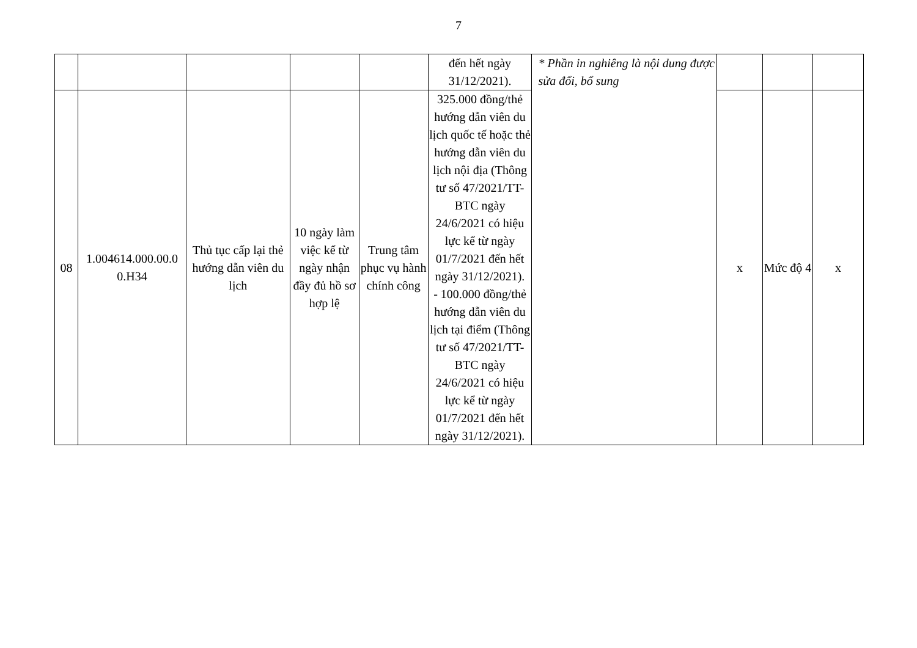7
| | | | | | đến hết ngày 31/12/2021). | * Phần in nghiêng là nội dung được sửa đổi, bổ sung | | | |
| 08 | 1.004614.000.00.0 0.H34 | Thủ tục cấp lại thẻ hướng dẫn viên du lịch | 10 ngày làm việc kể từ ngày nhận đầy đủ hồ sơ hợp lệ | Trung tâm phục vụ hành chính công | 325.000 đồng/thẻ hướng dẫn viên du lịch quốc tế hoặc thẻ hướng dẫn viên du lịch nội địa (Thông tư số 47/2021/TT-BTC ngày 24/6/2021 có hiệu lực kể từ ngày 01/7/2021 đến hết ngày 31/12/2021). - 100.000 đồng/thẻ hướng dẫn viên du lịch tại điểm (Thông tư số 47/2021/TT-BTC ngày 24/6/2021 có hiệu lực kể từ ngày 01/7/2021 đến hết ngày 31/12/2021). | | x | Mức độ 4 | x |